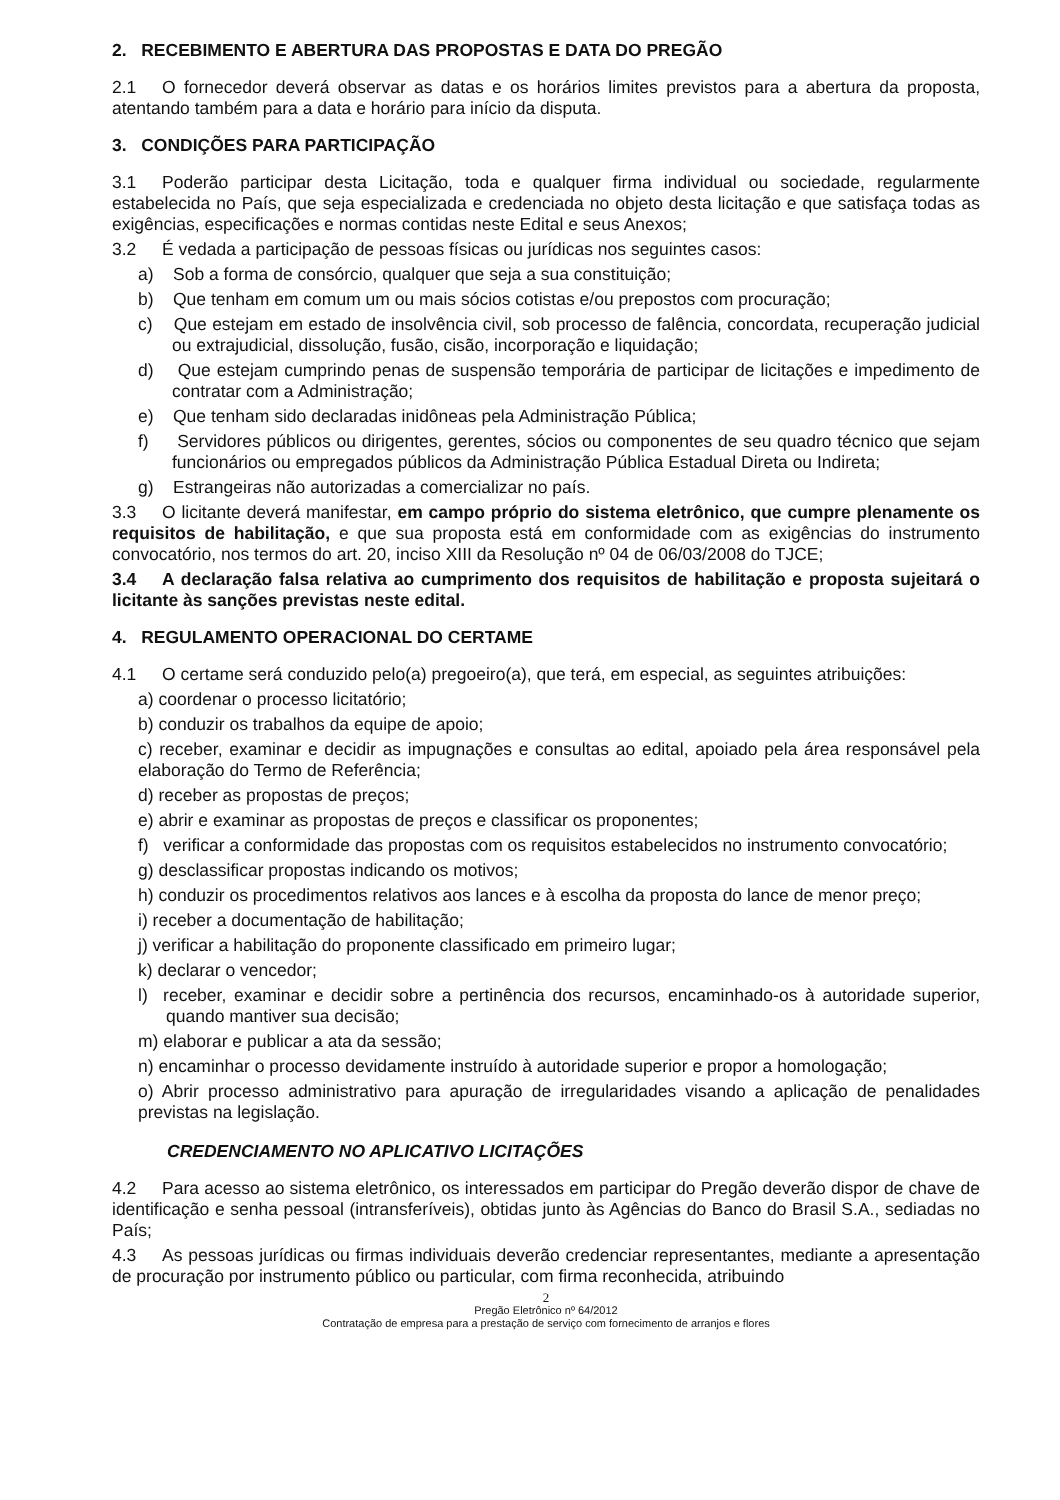2. RECEBIMENTO E ABERTURA DAS PROPOSTAS E DATA DO PREGÃO
2.1 O fornecedor deverá observar as datas e os horários limites previstos para a abertura da proposta, atentando também para a data e horário para início da disputa.
3. CONDIÇÕES PARA PARTICIPAÇÃO
3.1 Poderão participar desta Licitação, toda e qualquer firma individual ou sociedade, regularmente estabelecida no País, que seja especializada e credenciada no objeto desta licitação e que satisfaça todas as exigências, especificações e normas contidas neste Edital e seus Anexos;
3.2 É vedada a participação de pessoas físicas ou jurídicas nos seguintes casos:
a) Sob a forma de consórcio, qualquer que seja a sua constituição;
b) Que tenham em comum um ou mais sócios cotistas e/ou prepostos com procuração;
c) Que estejam em estado de insolvência civil, sob processo de falência, concordata, recuperação judicial ou extrajudicial, dissolução, fusão, cisão, incorporação e liquidação;
d) Que estejam cumprindo penas de suspensão temporária de participar de licitações e impedimento de contratar com a Administração;
e) Que tenham sido declaradas inidôneas pela Administração Pública;
f) Servidores públicos ou dirigentes, gerentes, sócios ou componentes de seu quadro técnico que sejam funcionários ou empregados públicos da Administração Pública Estadual Direta ou Indireta;
g) Estrangeiras não autorizadas a comercializar no país.
3.3 O licitante deverá manifestar, em campo próprio do sistema eletrônico, que cumpre plenamente os requisitos de habilitação, e que sua proposta está em conformidade com as exigências do instrumento convocatório, nos termos do art. 20, inciso XIII da Resolução nº 04 de 06/03/2008 do TJCE;
3.4 A declaração falsa relativa ao cumprimento dos requisitos de habilitação e proposta sujeitará o licitante às sanções previstas neste edital.
4. REGULAMENTO OPERACIONAL DO CERTAME
4.1 O certame será conduzido pelo(a) pregoeiro(a), que terá, em especial, as seguintes atribuições:
a) coordenar o processo licitatório;
b) conduzir os trabalhos da equipe de apoio;
c) receber, examinar e decidir as impugnações e consultas ao edital, apoiado pela área responsável pela elaboração do Termo de Referência;
d) receber as propostas de preços;
e) abrir e examinar as propostas de preços e classificar os proponentes;
f) verificar a conformidade das propostas com os requisitos estabelecidos no instrumento convocatório;
g) desclassificar propostas indicando os motivos;
h) conduzir os procedimentos relativos aos lances e à escolha da proposta do lance de menor preço;
i) receber a documentação de habilitação;
j) verificar a habilitação do proponente classificado em primeiro lugar;
k) declarar o vencedor;
l) receber, examinar e decidir sobre a pertinência dos recursos, encaminhado-os à autoridade superior, quando mantiver sua decisão;
m) elaborar e publicar a ata da sessão;
n) encaminhar o processo devidamente instruído à autoridade superior e propor a homologação;
o) Abrir processo administrativo para apuração de irregularidades visando a aplicação de penalidades previstas na legislação.
CREDENCIAMENTO NO APLICATIVO LICITAÇÕES
4.2 Para acesso ao sistema eletrônico, os interessados em participar do Pregão deverão dispor de chave de identificação e senha pessoal (intransferíveis), obtidas junto às Agências do Banco do Brasil S.A., sediadas no País;
4.3 As pessoas jurídicas ou firmas individuais deverão credenciar representantes, mediante a apresentação de procuração por instrumento público ou particular, com firma reconhecida, atribuindo
2
Pregão Eletrônico nº 64/2012
Contratação de empresa para a prestação de serviço com fornecimento de arranjos e flores